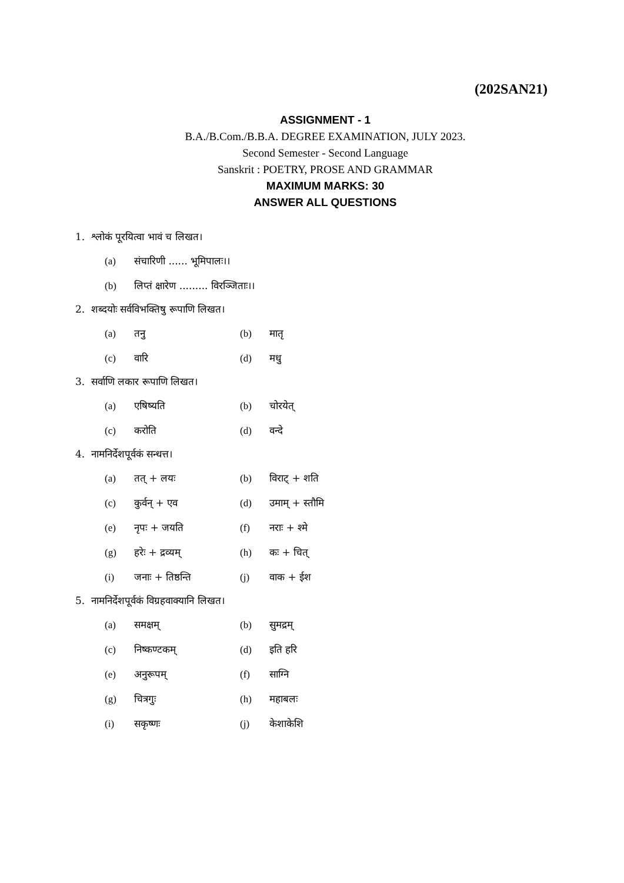(202SAN21)
ASSIGNMENT - 1
B.A./B.Com./B.B.A. DEGREE EXAMINATION, JULY 2023.
Second Semester - Second Language
Sanskrit : POETRY, PROSE AND GRAMMAR
MAXIMUM MARKS: 30
ANSWER ALL QUESTIONS
1. श्लोकं पूरयित्वा भावं च लिखत।
| (a) | संचारिणी ...... भूमिपालः।। |
| (b) | लिप्तं क्षारेण ......... विरञ्जिताः।। |
2. शब्दयोः सर्वविभक्तिषु रूपाणि लिखत।
| (a) | तनु | (b) | मातृ |
| (c) | वारि | (d) | मधु |
3. सर्वाणि लकार रूपाणि लिखत।
| (a) | एषिष्यति | (b) | चोरयेत् |
| (c) | करोति | (d) | वन्दे |
4. नामनिर्देशपूर्वकं सन्धत्त।
| (a) | तत् + लयः | (b) | विराट् + शति |
| (c) | कुर्वन् + एव | (d) | उमाम् + स्तौमि |
| (e) | नृपः + जयति | (f) | नराः + श्मे |
| (g) | हरेः + द्रव्यम् | (h) | कः + चित् |
| (i) | जनाः + तिष्ठन्ति | (j) | वाक + ईश |
5. नामनिर्देशपूर्वकं विग्रहवाक्यानि लिखत।
| (a) | समक्षम् | (b) | सुमद्रम् |
| (c) | निष्कण्टकम् | (d) | इति हरि |
| (e) | अनुरूपम् | (f) | साग्नि |
| (g) | चित्रगुः | (h) | महाबलः |
| (i) | सकृष्णः | (j) | केशाकेशि |